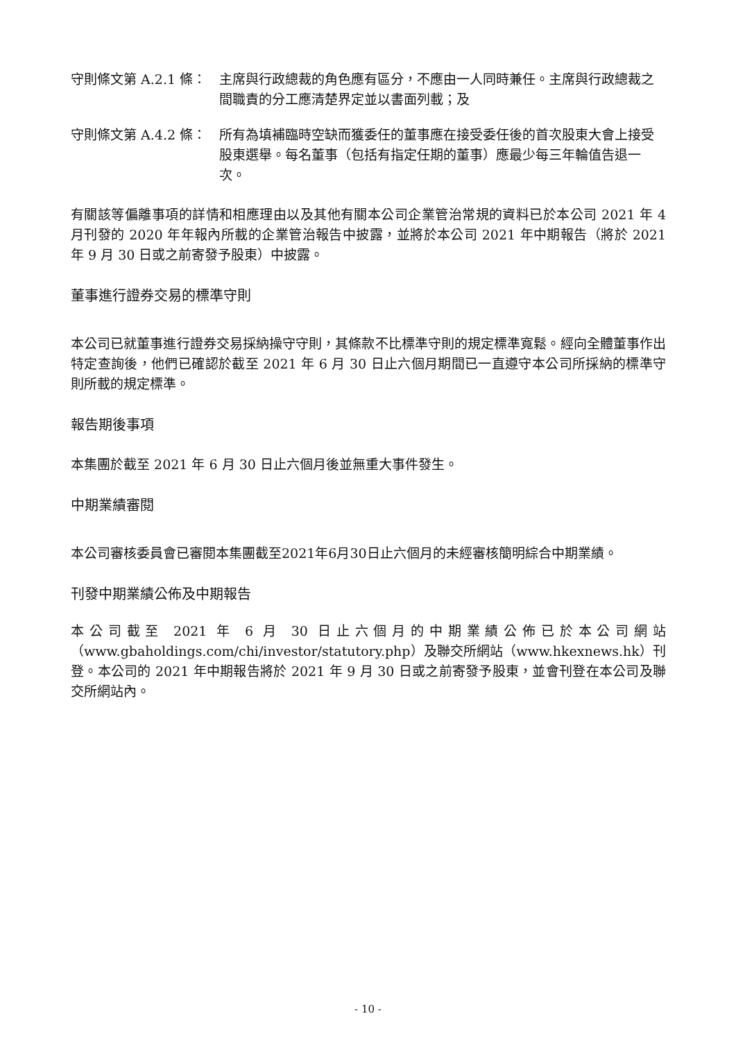守則條文第 A.2.1 條： 主席與行政總裁的角色應有區分，不應由一人同時兼任。主席與行政總裁之間職責的分工應清楚界定並以書面列載；及
守則條文第 A.4.2 條： 所有為填補臨時空缺而獲委任的董事應在接受委任後的首次股東大會上接受股東選舉。每名董事（包括有指定任期的董事）應最少每三年輪值告退一次。
有關該等偏離事項的詳情和相應理由以及其他有關本公司企業管治常規的資料已於本公司 2021 年 4 月刊發的 2020 年年報內所載的企業管治報告中披露，並將於本公司 2021 年中期報告（將於 2021 年 9 月 30 日或之前寄發予股東）中披露。
董事進行證券交易的標準守則
本公司已就董事進行證券交易採納操守守則，其條款不比標準守則的規定標準寬鬆。經向全體董事作出特定查詢後，他們已確認於截至 2021 年 6 月 30 日止六個月期間已一直遵守本公司所採納的標準守則所載的規定標準。
報告期後事項
本集團於截至 2021 年 6 月 30 日止六個月後並無重大事件發生。
中期業績審閱
本公司審核委員會已審閱本集團截至2021年6月30日止六個月的未經審核簡明綜合中期業績。
刊發中期業績公佈及中期報告
本公司截至 2021 年 6 月 30 日止六個月的中期業績公佈已於本公司網站（www.gbaholdings.com/chi/investor/statutory.php）及聯交所網站（www.hkexnews.hk）刊登。本公司的 2021 年中期報告將於 2021 年 9 月 30 日或之前寄發予股東，並會刊登在本公司及聯交所網站內。
- 10 -